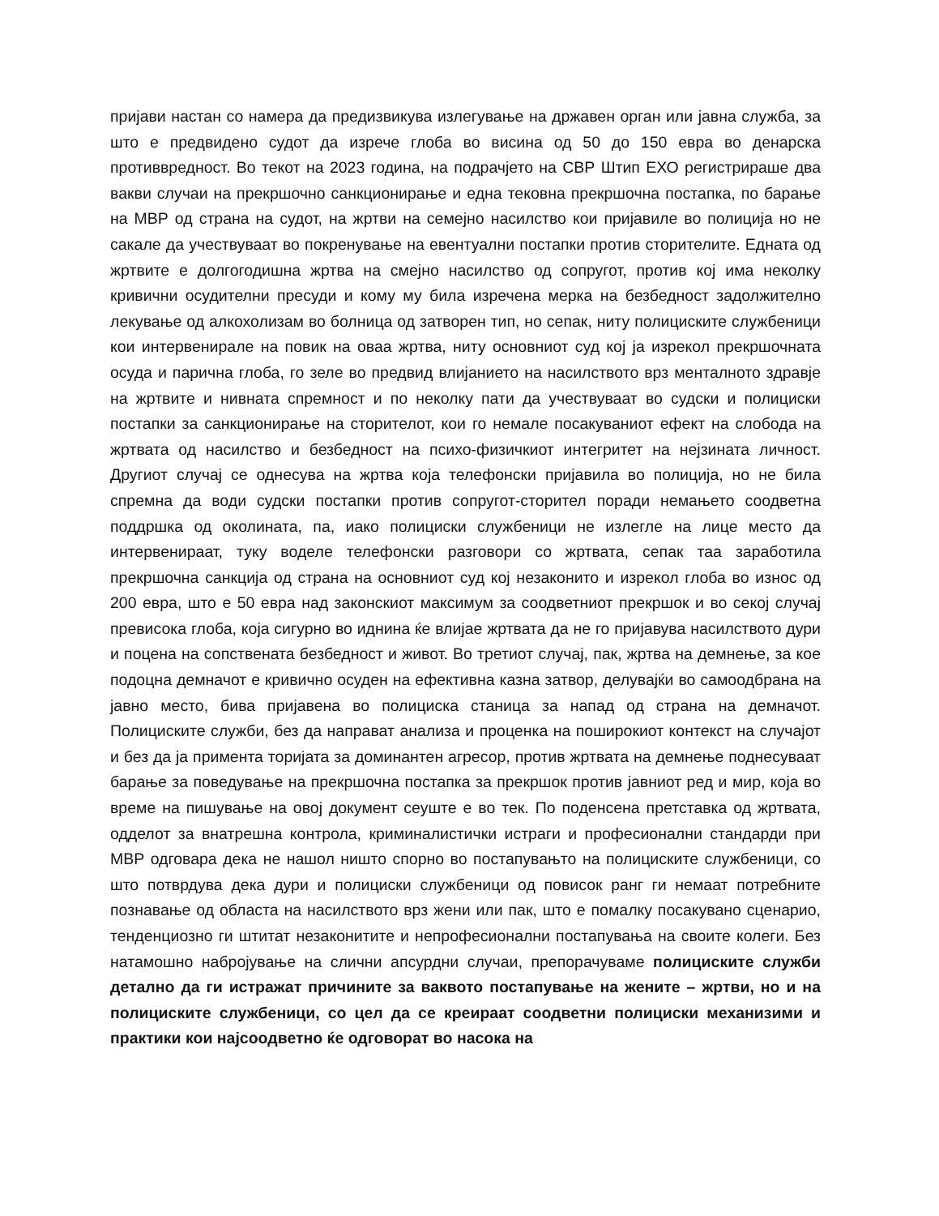пријави настан со намера да предизвикува излегување на државен орган или јавна служба, за што е предвидено судот да изрече глоба во висина од 50 до 150 евра во денарска противвредност. Во текот на 2023 година, на подрачјето на СВР Штип ЕХО регистрираше два вакви случаи на прекршочно санкционирање и една тековна прекршочна постапка, по барање на МВР од страна на судот, на жртви на семејно насилство кои пријавиле во полиција но не сакале да учествуваат во покренување на евентуални постапки против сторителите. Едната од жртвите е долгогодишна жртва на смејно насилство од сопругот, против кој има неколку кривични осудителни пресуди и кому му била изречена мерка на безбедност задолжително лекување од алкохолизам во болница од затворен тип, но сепак, ниту полициските службеници кои интервенирале на повик на оваа жртва, ниту основниот суд кој ја изрекол прекршочната осуда и парична глоба, го зеле во предвид влијанието на насилството врз менталното здравје на жртвите и нивната спремност и по неколку пати да учествуваат во судски и полициски постапки за санкционирање на сторителот, кои го немале посакуваниот ефект на слобода на жртвата од насилство и безбедност на психо-физичкиот интегритет на нејзината личност. Другиот случај се однесува на жртва која телефонски пријавила во полиција, но не била спремна да води судски постапки против сопругот-сторител поради немањето соодветна поддршка од околината, па, иако полициски службеници не излегле на лице место да интервенираат, туку воделе телефонски разговори со жртвата, сепак таа заработила прекршочна санкција од страна на основниот суд кој незаконито и изрекол глоба во износ од 200 евра, што е 50 евра над законскиот максимум за соодветниот прекршок и во секој случај превисока глоба, која сигурно во иднина ќе влијае жртвата да не го пријавува насилството дури и поцена на сопствената безбедност и живот. Во третиот случај, пак, жртва на демнење, за кое подоцна демначот е кривично осуден на ефективна казна затвор, делувајќи во самоодбрана на јавно место, бива пријавена во полициска станица за напад од страна на демначот. Полициските служби, без да направат анализа и проценка на поширокиот контекст на случајот и без да ја примента торијата за доминантен агресор, против жртвата на демнење поднесуваат барање за поведување на прекршочна постапка за прекршок против јавниот ред и мир, која во време на пишување на овој документ сеуште е во тек. По поденсена претставка од жртвата, одделот за внатрешна контрола, криминалистички истраги и професионални стандарди при МВР одговара дека не нашол ништо спорно во постапувањто на полициските службеници, со што потврдува дека дури и полициски службеници од повисок ранг ги немаат потребните познавање од областа на насилството врз жени или пак, што е помалку посакувано сценарио, тенденциозно ги штитат незаконитите и непрофесионални постапувања на своите колеги. Без натамошно набројување на слични апсурдни случаи, препорачуваме полициските служби детално да ги истражат причините за ваквото постапување на жените – жртви, но и на полициските службеници, со цел да се креираат соодветни полициски механизими и практики кои најсоодветно ќе одговорат во насока на